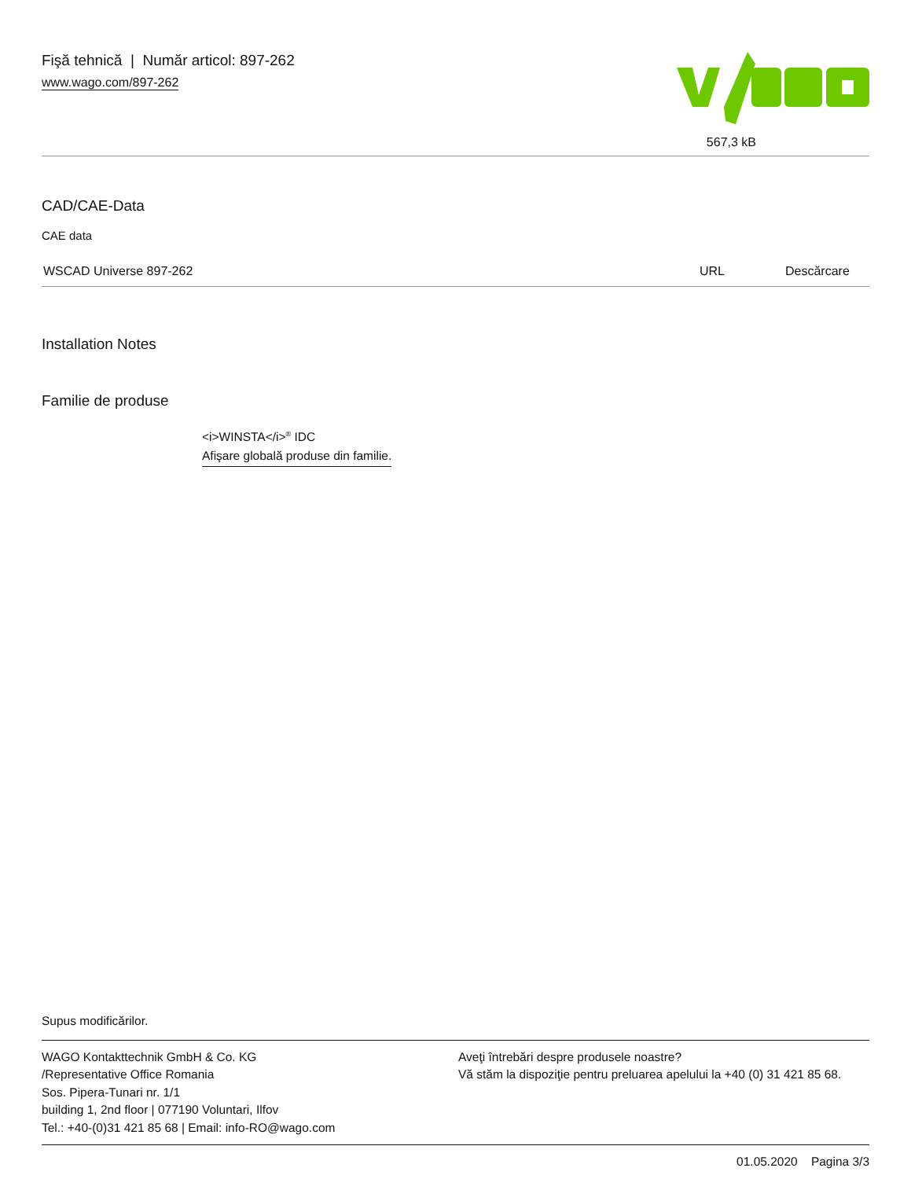Fişă tehnică | Număr articol: 897-262
www.wago.com/897-262
567,3 kB
CAD/CAE-Data
CAE data
| WSCAD Universe 897-262 | URL | Descărcare |
Installation Notes
Familie de produse
<i>WINSTA</i><sup>®</sup> IDC
Afişare globală produse din familie.
Supus modificărilor.
WAGO Kontakttechnik GmbH & Co. KG
/Representative Office Romania
Sos. Pipera-Tunari nr. 1/1
building 1, 2nd floor | 077190 Voluntari, Ilfov
Tel.: +40-(0)31 421 85 68 | Email: info-RO@wago.com
Aveţi întrebări despre produsele noastre?
Vă stăm la dispoziţie pentru preluarea apelului la +40 (0) 31 421 85 68.
01.05.2020 Pagina 3/3